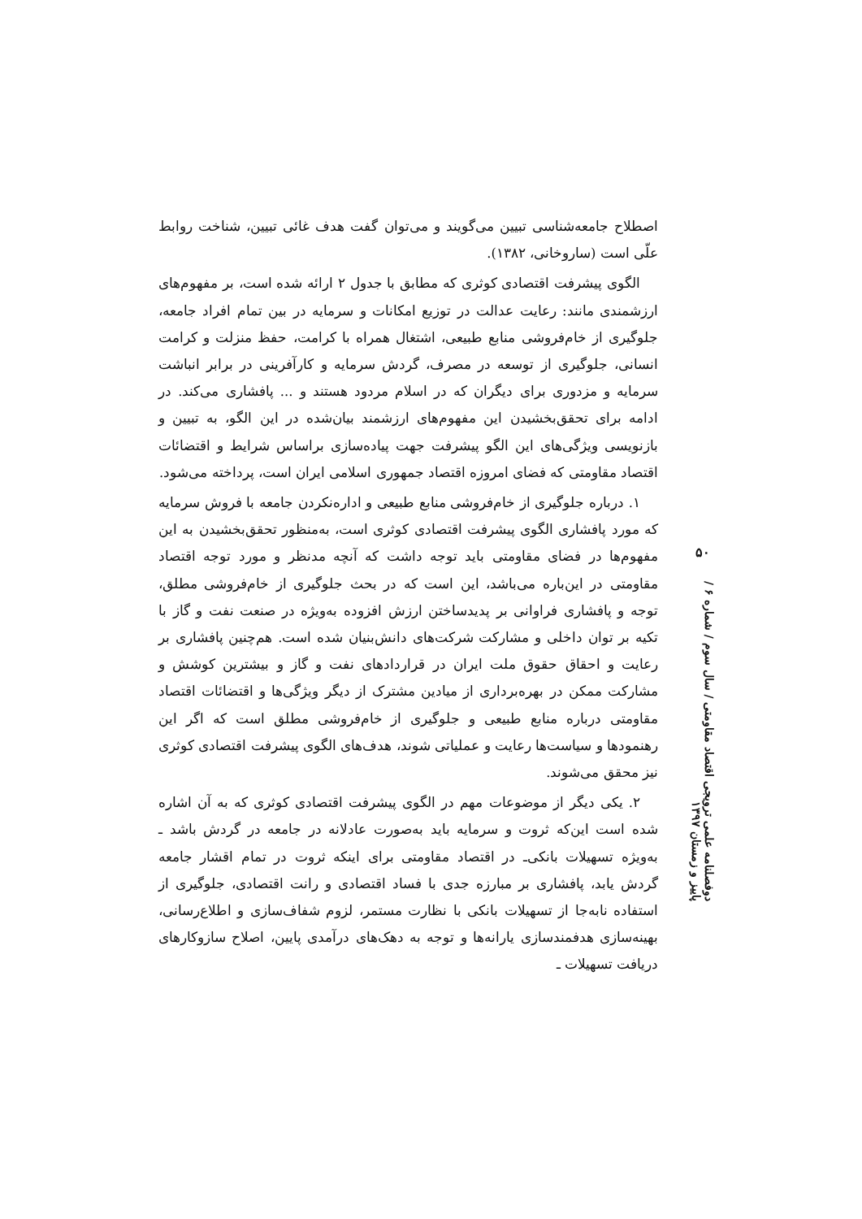اصطلاح جامعه‌شناسی تبیین می‌گویند و می‌توان گفت هدف غائی تبیین، شناخت روابط علّی است (ساروخانی، ۱۳۸۲).
الگوی پیشرفت اقتصادی کوثری که مطابق با جدول ۲ ارائه شده است، بر مفهوم‌های ارزشمندی مانند: رعایت عدالت در توزیع امکانات و سرمایه در بین تمام افراد جامعه، جلوگیری از خام‌فروشی منابع طبیعی، اشتغال همراه با کرامت، حفظ منزلت و کرامت انسانی، جلوگیری از توسعه در مصرف، گردش سرمایه و کارآفرینی در برابر انباشت سرمایه و مزدوری برای دیگران که در اسلام مردود هستند و ... پافشاری می‌کند. در ادامه برای تحقق‌بخشیدن این مفهوم‌های ارزشمند بیان‌شده در این الگو، به تبیین و بازنویسی ویژگی‌های این الگو پیشرفت جهت پیاده‌سازی براساس شرایط و اقتضائات اقتصاد مقاومتی که فضای امروزه اقتصاد جمهوری اسلامی ایران است، پرداخته می‌شود.
۱. درباره جلوگیری از خام‌فروشی منابع طبیعی و اداره‌نکردن جامعه با فروش سرمایه که مورد پافشاری الگوی پیشرفت اقتصادی کوثری است، به‌منظور تحقق‌بخشیدن به این مفهوم‌ها در فضای مقاومتی باید توجه داشت که آنچه مدنظر و مورد توجه اقتصاد مقاومتی در این‌باره می‌باشد، این است که در بحث جلوگیری از خام‌فروشی مطلق، توجه و پافشاری فراوانی بر پدیدساختن ارزش افزوده به‌ویژه در صنعت نفت و گاز با تکیه بر توان داخلی و مشارکت شرکت‌های دانش‌بنیان شده است. هم‌چنین پافشاری بر رعایت و احقاق حقوق ملت ایران در قراردادهای نفت و گاز و بیشترین کوشش و مشارکت ممکن در بهره‌برداری از میادین مشترک از دیگر ویژگی‌ها و اقتضائات اقتصاد مقاومتی درباره منابع طبیعی و جلوگیری از خام‌فروشی مطلق است که اگر این رهنمودها و سیاست‌ها رعایت و عملیاتی شوند، هدف‌های الگوی پیشرفت اقتصادی کوثری نیز محقق می‌شوند.
۲. یکی دیگر از موضوعات مهم در الگوی پیشرفت اقتصادی کوثری که به آن اشاره شده است این‌که ثروت و سرمایه باید به‌صورت عادلانه در جامعه در گردش باشد ـ به‌ویژه تسهیلات بانکی‌ـ در اقتصاد مقاومتی برای اینکه ثروت در تمام اقشار جامعه گردش یابد، پافشاری بر مبارزه جدی با فساد اقتصادی و رانت اقتصادی، جلوگیری از استفاده نابه‌جا از تسهیلات بانکی با نظارت مستمر، لزوم شفاف‌سازی و اطلاع‌رسانی، بهینه‌سازی هدفمندسازی یارانه‌ها و توجه به دهک‌های درآمدی پایین، اصلاح سازوکارهای دریافت تسهیلات ـ
۵۰
دوفصلنامه علمی ترویجی اقتصاد مقاومتی / سال سوم / شماره ۶ / پاییز و زمستان ۱۳۹۷